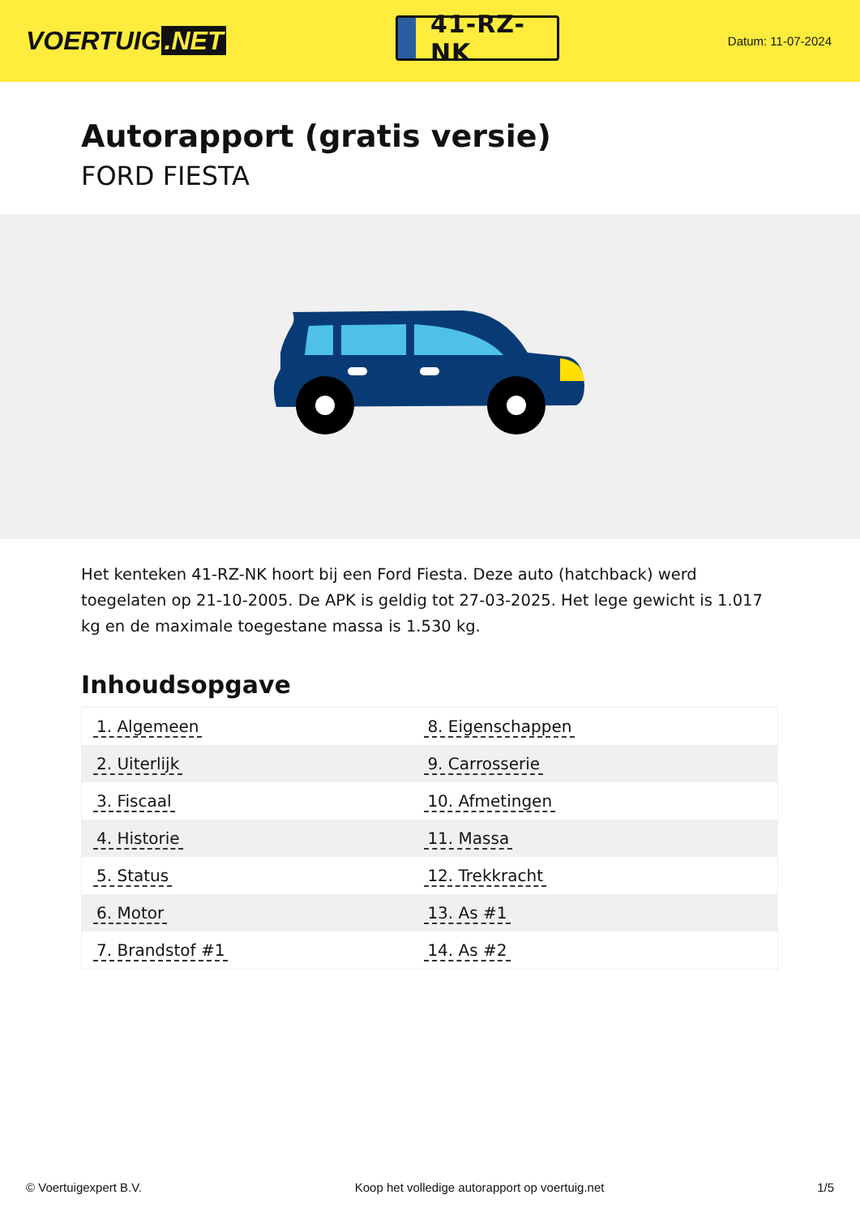VOERTUIG.NET
41-RZ-NK
Datum: 11-07-2024
Autorapport (gratis versie)
FORD FIESTA
Het kenteken 41-RZ-NK hoort bij een Ford Fiesta. Deze auto (hatchback) werd toegelaten op 21-10-2005. De APK is geldig tot 27-03-2025. Het lege gewicht is 1.017 kg en de maximale toegestane massa is 1.530 kg.
Inhoudsopgave
| 1. Algemeen | 8. Eigenschappen |
| 2. Uiterlijk | 9. Carrosserie |
| 3. Fiscaal | 10. Afmetingen |
| 4. Historie | 11. Massa |
| 5. Status | 12. Trekkracht |
| 6. Motor | 13. As #1 |
| 7. Brandstof #1 | 14. As #2 |
© Voertuigexpert B.V. Koop het volledige autorapport op voertuig.net 1/5